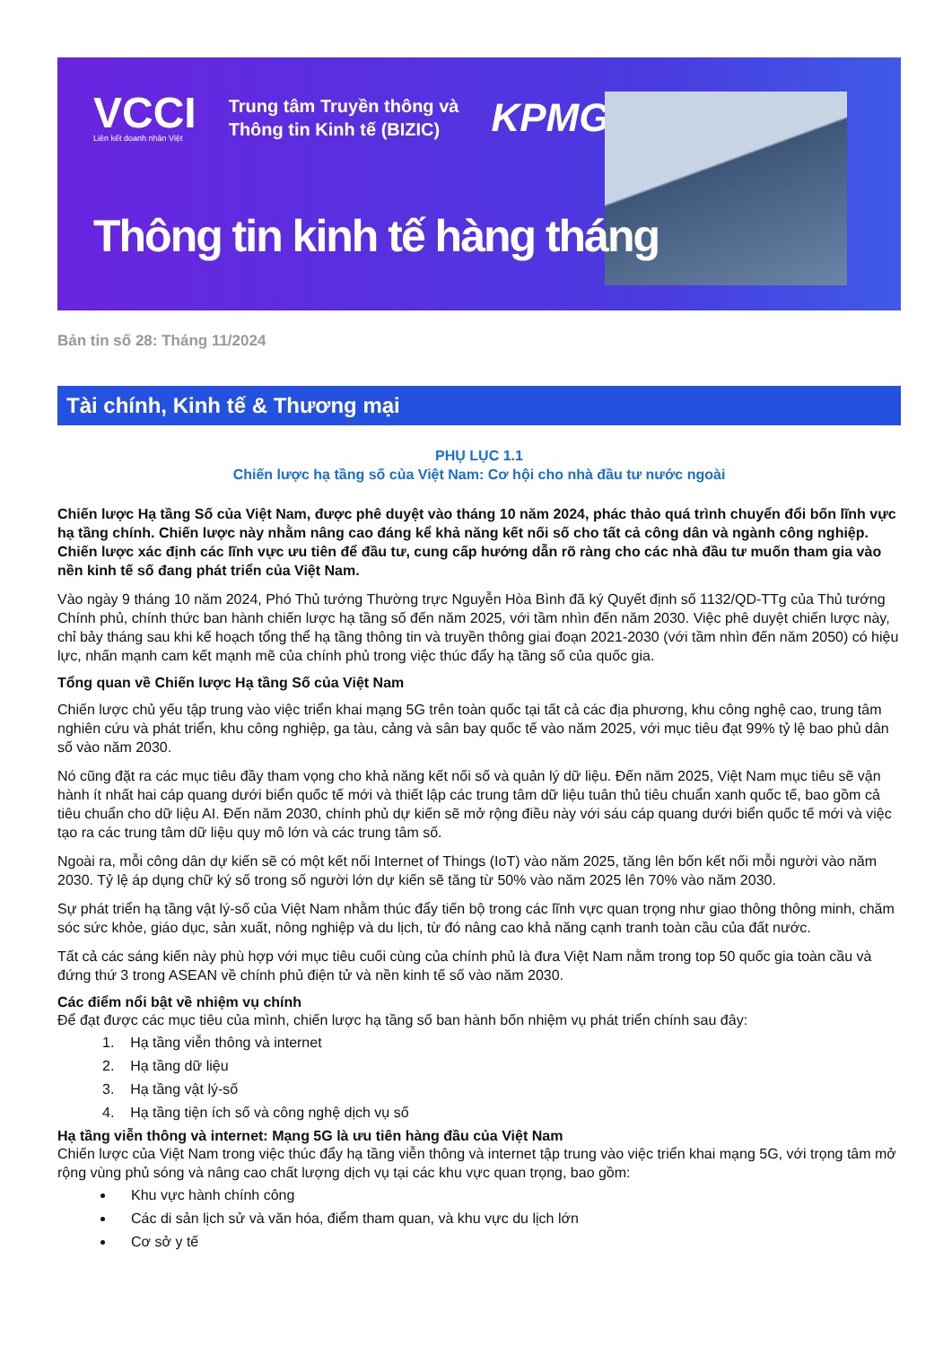VCCI
Liên kết doanh nhân Việt
Trung tâm Truyền thông và
Thông tin Kinh tế (BIZIC)
KPMG
Thông tin kinh tế hàng tháng
Bản tin số 28: Tháng 11/2024
Tài chính, Kinh tế & Thương mại
PHỤ LỤC 1.1
Chiến lược hạ tầng số của Việt Nam: Cơ hội cho nhà đầu tư nước ngoài
Chiến lược Hạ tầng Số của Việt Nam, được phê duyệt vào tháng 10 năm 2024, phác thảo quá trình chuyển đổi bốn lĩnh vực hạ tầng chính. Chiến lược này nhằm nâng cao đáng kể khả năng kết nối số cho tất cả công dân và ngành công nghiệp. Chiến lược xác định các lĩnh vực ưu tiên để đầu tư, cung cấp hướng dẫn rõ ràng cho các nhà đầu tư muốn tham gia vào nền kinh tế số đang phát triển của Việt Nam.
Vào ngày 9 tháng 10 năm 2024, Phó Thủ tướng Thường trực Nguyễn Hòa Bình đã ký Quyết định số 1132/QD-TTg của Thủ tướng Chính phủ, chính thức ban hành chiến lược hạ tầng số đến năm 2025, với tầm nhìn đến năm 2030. Việc phê duyệt chiến lược này, chỉ bảy tháng sau khi kế hoạch tổng thể hạ tầng thông tin và truyền thông giai đoạn 2021-2030 (với tầm nhìn đến năm 2050) có hiệu lực, nhấn mạnh cam kết mạnh mẽ của chính phủ trong việc thúc đẩy hạ tầng số của quốc gia.
Tổng quan về Chiến lược Hạ tầng Số của Việt Nam
Chiến lược chủ yếu tập trung vào việc triển khai mạng 5G trên toàn quốc tại tất cả các địa phương, khu công nghệ cao, trung tâm nghiên cứu và phát triển, khu công nghiệp, ga tàu, cảng và sân bay quốc tế vào năm 2025, với mục tiêu đạt 99% tỷ lệ bao phủ dân số vào năm 2030.
Nó cũng đặt ra các mục tiêu đầy tham vọng cho khả năng kết nối số và quản lý dữ liệu. Đến năm 2025, Việt Nam mục tiêu sẽ vận hành ít nhất hai cáp quang dưới biển quốc tế mới và thiết lập các trung tâm dữ liệu tuân thủ tiêu chuẩn xanh quốc tế, bao gồm cả tiêu chuẩn cho dữ liệu AI. Đến năm 2030, chính phủ dự kiến sẽ mở rộng điều này với sáu cáp quang dưới biển quốc tế mới và việc tạo ra các trung tâm dữ liệu quy mô lớn và các trung tâm số.
Ngoài ra, mỗi công dân dự kiến sẽ có một kết nối Internet of Things (IoT) vào năm 2025, tăng lên bốn kết nối mỗi người vào năm 2030. Tỷ lệ áp dụng chữ ký số trong số người lớn dự kiến sẽ tăng từ 50% vào năm 2025 lên 70% vào năm 2030.
Sự phát triển hạ tầng vật lý-số của Việt Nam nhằm thúc đẩy tiến bộ trong các lĩnh vực quan trọng như giao thông thông minh, chăm sóc sức khỏe, giáo dục, sản xuất, nông nghiệp và du lịch, từ đó nâng cao khả năng cạnh tranh toàn cầu của đất nước.
Tất cả các sáng kiến này phù hợp với mục tiêu cuối cùng của chính phủ là đưa Việt Nam nằm trong top 50 quốc gia toàn cầu và đứng thứ 3 trong ASEAN về chính phủ điện tử và nền kinh tế số vào năm 2030.
Các điểm nổi bật về nhiệm vụ chính
Để đạt được các mục tiêu của mình, chiến lược hạ tầng số ban hành bốn nhiệm vụ phát triển chính sau đây:
1. Hạ tầng viễn thông và internet
2. Hạ tầng dữ liệu
3. Hạ tầng vật lý-số
4. Hạ tầng tiện ích số và công nghệ dịch vụ số
Hạ tầng viễn thông và internet: Mạng 5G là ưu tiên hàng đầu của Việt Nam
Chiến lược của Việt Nam trong việc thúc đẩy hạ tầng viễn thông và internet tập trung vào việc triển khai mạng 5G, với trọng tâm mở rộng vùng phủ sóng và nâng cao chất lượng dịch vụ tại các khu vực quan trọng, bao gồm:
Khu vực hành chính công
Các di sản lịch sử và văn hóa, điểm tham quan, và khu vực du lịch lớn
Cơ sở y tế